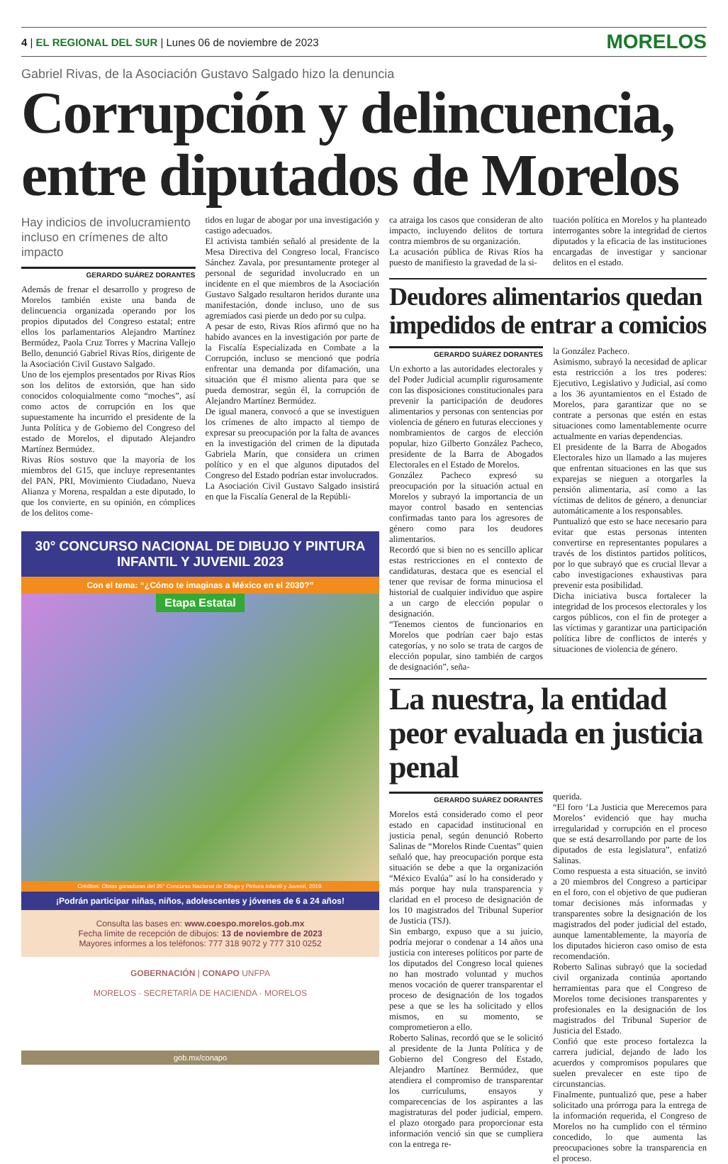4 | EL REGIONAL DEL SUR | Lunes 06 de noviembre de 2023 MORELOS
Gabriel Rivas, de la Asociación Gustavo Salgado hizo la denuncia
Corrupción y delincuencia, entre diputados de Morelos
Hay indicios de involucramiento incluso en crímenes de alto impacto
GERARDO SUÁREZ DORANTES
Además de frenar el desarrollo y progreso de Morelos también existe una banda de delincuencia organizada operando por los propios diputados del Congreso estatal; entre ellos los parlamentarios Alejandro Martínez Bermúdez, Paola Cruz Torres y Macrina Vallejo Bello, denunció Gabriel Rivas Ríos, dirigente de la Asociación Civil Gustavo Salgado.
Uno de los ejemplos presentados por Rivas Ríos son los delitos de extorsión, que han sido conocidos coloquialmente como “moches”, así como actos de corrupción en los que supuestamente ha incurrido el presidente de la Junta Política y de Gobierno del Congreso del estado de Morelos, el diputado Alejandro Martínez Bermúdez.
Rivas Ríos sostuvo que la mayoría de los miembros del G15, que incluye representantes del PAN, PRI, Movimiento Ciudadano, Nueva Alianza y Morena, respaldan a este diputado, lo que los convierte, en su opinión, en cómplices de los delitos come-
tidos en lugar de abogar por una investigación y castigo adecuados.
El activista también señaló al presidente de la Mesa Directiva del Congreso local, Francisco Sánchez Zavala, por presuntamente proteger al personal de seguridad involucrado en un incidente en el que miembros de la Asociación Gustavo Salgado resultaron heridos durante una manifestación, donde incluso, uno de sus agremiados casi pierde un dedo por su culpa.
A pesar de esto, Rivas Ríos afirmó que no ha habido avances en la investigación por parte de la Fiscalía Especializada en Combate a la Corrupción, incluso se mencionó que podría enfrentar una demanda por difamación, una situación que él mismo alienta para que se pueda demostrar, según él, la corrupción de Alejandro Martínez Bermúdez.
De igual manera, convocó a que se investiguen los crímenes de alto impacto al tiempo de expresar su preocupación por la falta de avances en la investigación del crimen de la diputada Gabriela Marín, que considera un crimen político y en el que algunos diputados del Congreso del Estado podrían estar involucrados.
La Asociación Civil Gustavo Salgado insistirá en que la Fiscalía General de la Repúbli-
30° CONCURSO NACIONAL DE DIBUJO Y PINTURA INFANTIL Y JUVENIL 2023
Con el tema: “¿Cómo te imaginas a México en el 2030?”
Etapa Estatal
Créditos: Obras ganadoras del 26° Concurso Nacional de Dibujo y Pintura Infantil y Juvenil, 2019.
¡Podrán participar niñas, niños, adolescentes y jóvenes de 6 a 24 años!
Consulta las bases en: www.coespo.morelos.gob.mx
Fecha límite de recepción de dibujos: 13 de noviembre de 2023
Mayores informes a los teléfonos: 777 318 9072 y 777 310 0252
GOBERNACIÓN | CONAPO UNFPA
MORELOS · SECRETARÍA DE HACIENDA · MORELOS
gob.mx/conapo
ca atraiga los casos que consideran de alto impacto, incluyendo delitos de tortura contra miembros de su organización.
La acusación pública de Rivas Ríos ha puesto de manifiesto la gravedad de la si-
tuación política en Morelos y ha planteado interrogantes sobre la integridad de ciertos diputados y la eficacia de las instituciones encargadas de investigar y sancionar delitos en el estado.
Deudores alimentarios quedan impedidos de entrar a comicios
GERARDO SUÁREZ DORANTES
Un exhorto a las autoridades electorales y del Poder Judicial acumplir rigurosamente con las disposiciones constitucionales para prevenir la participación de deudores alimentarios y personas con sentencias por violencia de género en futuras elecciones y nombramientos de cargos de elección popular, hizo Gilberto González Pacheco, presidente de la Barra de Abogados Electorales en el Estado de Morelos.
González Pacheco expresó su preocupación por la situación actual en Morelos y subrayó la importancia de un mayor control basado en sentencias confirmadas tanto para los agresores de género como para los deudores alimentarios.
Recordó que si bien no es sencillo aplicar estas restricciones en el contexto de candidaturas, destaca que es esencial el tener que revisar de forma minuciosa el historial de cualquier individuo que aspire a un cargo de elección popular o designación.
“Tenemos cientos de funcionarios en Morelos que podrían caer bajo estas categorías, y no solo se trata de cargos de elección popular, sino también de cargos de designación”, seña-
la González Pacheco.
Asimismo, subrayó la necesidad de aplicar esta restricción a los tres poderes: Ejecutivo, Legislativo y Judicial, así como a los 36 ayuntamientos en el Estado de Morelos, para garantizar que no se contrate a personas que estén en estas situaciones como lamentablemente ocurre actualmente en varias dependencias.
El presidente de la Barra de Abogados Electorales hizo un llamado a las mujeres que enfrentan situaciones en las que sus exparejas se nieguen a otorgarles la pensión alimentaria, así como a las víctimas de delitos de género, a denunciar automáticamente a los responsables.
Puntualizó que esto se hace necesario para evitar que estas personas intenten convertirse en representantes populares a través de los distintos partidos políticos, por lo que subrayó que es crucial llevar a cabo investigaciones exhaustivas para prevenir esta posibilidad.
Dicha iniciativa busca fortalecer la integridad de los procesos electorales y los cargos públicos, con el fin de proteger a las víctimas y garantizar una participación política libre de conflictos de interés y situaciones de violencia de género.
La nuestra, la entidad peor evaluada en justicia penal
GERARDO SUÁREZ DORANTES
Morelos está considerado como el peor estado en capacidad institucional en justicia penal, según denunció Roberto Salinas de “Morelos Rinde Cuentas” quien señaló que, hay preocupación porque esta situación se debe a que la organización “México Evalúa” así lo ha considerado y más porque hay nula transparencia y claridad en el proceso de designación de los 10 magistrados del Tribunal Superior de Justicia (TSJ).
Sin embargo, expuso que a su juicio, podría mejorar o condenar a 14 años una justicia con intereses políticos por parte de los diputados del Congreso local quienes no han mostrado voluntad y muchos menos vocación de querer transparentar el proceso de designación de los togados pese a que se les ha solicitado y ellos mismos, en su momento, se comprometieron a ello.
Roberto Salinas, recordó que se le solicitó al presidente de la Junta Política y de Gobierno del Congreso del Estado, Alejandro Martínez Bermúdez, que atendiera el compromiso de transparentar los currículums, ensayos y comparecencias de los aspirantes a las magistraturas del poder judicial, empero. el plazo otorgado para proporcionar esta información venció sin que se cumpliera con la entrega re-
querida.
“El foro ‘La Justicia que Merecemos para Morelos’ evidenció que hay mucha irregularidad y corrupción en el proceso que se está desarrollando por parte de los diputados de esta legislatura”, enfatizó Salinas.
Como respuesta a esta situación, se invitó a 20 miembros del Congreso a participar en el foro, con el objetivo de que pudieran tomar decisiones más informadas y transparentes sobre la designación de los magistrados del poder judicial del estado, aunque lamentablemente, la mayoría de los diputados hicieron caso omiso de esta recomendación.
Roberto Salinas subrayó que la sociedad civil organizada continúa aportando herramientas para que el Congreso de Morelos tome decisiones transparentes y profesionales en la designación de los magistrados del Tribunal Superior de Justicia del Estado.
Confió que este proceso fortalezca la carrera judicial, dejando de lado los acuerdos y compromisos populares que suelen prevalecer en este tipo de circunstancias.
Finalmente, puntualizó que, pese a haber solicitado una prórroga para la entrega de la información requerida, el Congreso de Morelos no ha cumplido con el término concedido, lo que aumenta las preocupaciones sobre la transparencia en el proceso.